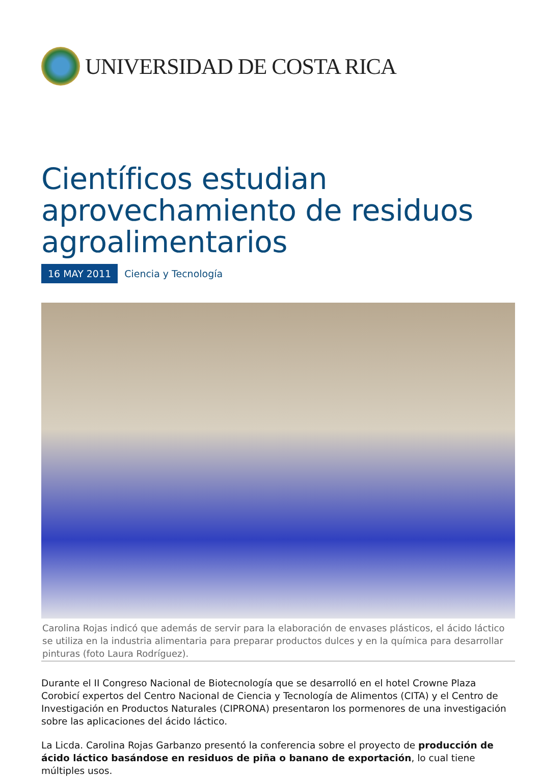UNIVERSIDAD DE COSTA RICA
Científicos estudian aprovechamiento de residuos agroalimentarios
16 MAY 2011 Ciencia y Tecnología
Carolina Rojas indicó que además de servir para la elaboración de envases plásticos, el ácido láctico se utiliza en la industria alimentaria para preparar productos dulces y en la química para desarrollar pinturas (foto Laura Rodríguez).
Durante el II Congreso Nacional de Biotecnología que se desarrolló en el hotel Crowne Plaza Corobicí expertos del Centro Nacional de Ciencia y Tecnología de Alimentos (CITA) y el Centro de Investigación en Productos Naturales (CIPRONA) presentaron los pormenores de una investigación sobre las aplicaciones del ácido láctico.
La Licda. Carolina Rojas Garbanzo presentó la conferencia sobre el proyecto de producción de ácido láctico basándose en residuos de piña o banano de exportación, lo cual tiene múltiples usos.